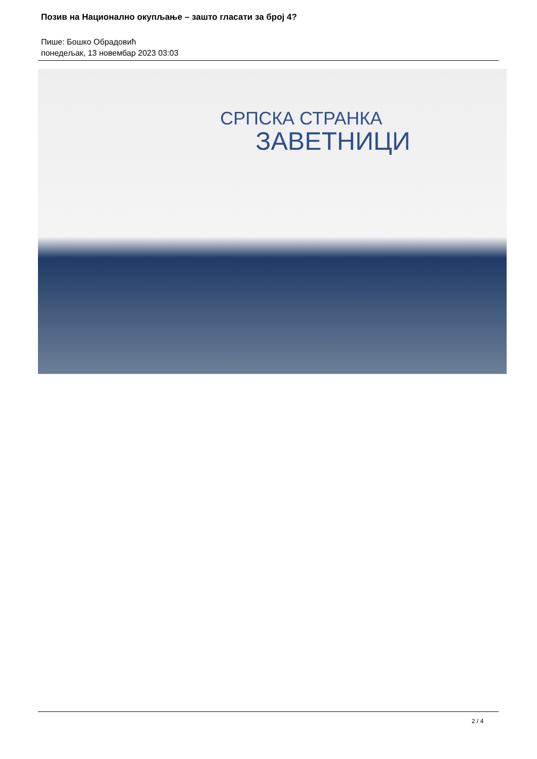Позив на Национално окупљање – зашто гласати за број 4?
Пише: Бошко Обрадовић
понедељак, 13 новембар 2023 03:03
СРПСКА СТРАНКА
ЗАВЕТНИЦИ
2 / 4